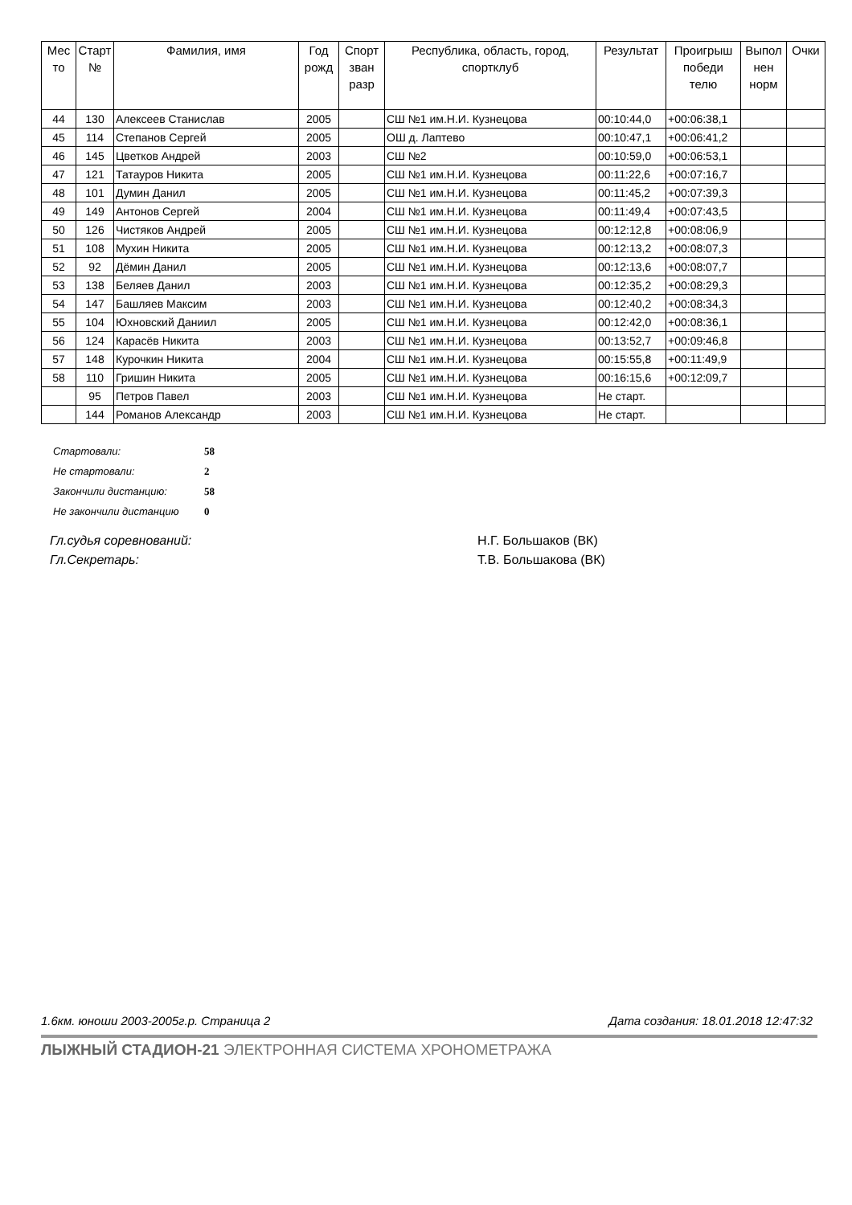| Мес то | Старт № | Фамилия, имя | Год рожд | Спорт зван разр | Республика, область, город, спортклуб | Результат | Проигрыш победи телю | Выпол нен норм | Очки |
| --- | --- | --- | --- | --- | --- | --- | --- | --- | --- |
| 44 | 130 | Алексеев Станислав | 2005 | | СШ №1 им.Н.И. Кузнецова | 00:10:44,0 | +00:06:38,1 | | |
| 45 | 114 | Степанов Сергей | 2005 | | ОШ д. Лаптево | 00:10:47,1 | +00:06:41,2 | | |
| 46 | 145 | Цветков Андрей | 2003 | | СШ №2 | 00:10:59,0 | +00:06:53,1 | | |
| 47 | 121 | Татауров Никита | 2005 | | СШ №1 им.Н.И. Кузнецова | 00:11:22,6 | +00:07:16,7 | | |
| 48 | 101 | Думин Данил | 2005 | | СШ №1 им.Н.И. Кузнецова | 00:11:45,2 | +00:07:39,3 | | |
| 49 | 149 | Антонов Сергей | 2004 | | СШ №1 им.Н.И. Кузнецова | 00:11:49,4 | +00:07:43,5 | | |
| 50 | 126 | Чистяков Андрей | 2005 | | СШ №1 им.Н.И. Кузнецова | 00:12:12,8 | +00:08:06,9 | | |
| 51 | 108 | Мухин Никита | 2005 | | СШ №1 им.Н.И. Кузнецова | 00:12:13,2 | +00:08:07,3 | | |
| 52 | 92 | Дёмин Данил | 2005 | | СШ №1 им.Н.И. Кузнецова | 00:12:13,6 | +00:08:07,7 | | |
| 53 | 138 | Беляев Данил | 2003 | | СШ №1 им.Н.И. Кузнецова | 00:12:35,2 | +00:08:29,3 | | |
| 54 | 147 | Башляев Максим | 2003 | | СШ №1 им.Н.И. Кузнецова | 00:12:40,2 | +00:08:34,3 | | |
| 55 | 104 | Юхновский Даниил | 2005 | | СШ №1 им.Н.И. Кузнецова | 00:12:42,0 | +00:08:36,1 | | |
| 56 | 124 | Карасёв Никита | 2003 | | СШ №1 им.Н.И. Кузнецова | 00:13:52,7 | +00:09:46,8 | | |
| 57 | 148 | Курочкин Никита | 2004 | | СШ №1 им.Н.И. Кузнецова | 00:15:55,8 | +00:11:49,9 | | |
| 58 | 110 | Гришин Никита | 2005 | | СШ №1 им.Н.И. Кузнецова | 00:16:15,6 | +00:12:09,7 | | |
| | 95 | Петров Павел | 2003 | | СШ №1 им.Н.И. Кузнецова | Не старт. | | | |
| | 144 | Романов Александр | 2003 | | СШ №1 им.Н.И. Кузнецова | Не старт. | | | |
| Стартовали: | 58 |
| Не стартовали: | 2 |
| Закончили дистанцию: | 58 |
| Не закончили дистанцию | 0 |
| Гл.судья соревнований: | Н.Г. Большаков (ВК) |
| Гл.Секретарь: | Т.В. Большакова (ВК) |
1.6км. юноши 2003-2005г.р. Страница 2 Дата создания: 18.01.2018 12:47:32
ЛЫЖНЫЙ СТАДИОН-21 ЭЛЕКТРОННАЯ СИСТЕМА ХРОНОМЕТРАЖА